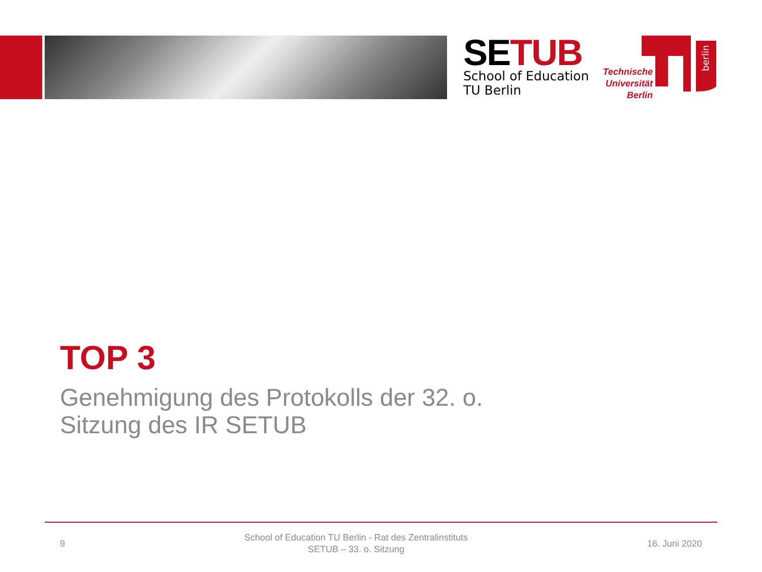SETUB
School of Education
TU Berlin
berlin
Technische
Universität
Berlin
TOP 3
Genehmigung des Protokolls der 32. o.
Sitzung des IR SETUB
9 School of Education TU Berlin - Rat des Zentralinstituts
SETUB – 33. o. Sitzung 16. Juni 2020